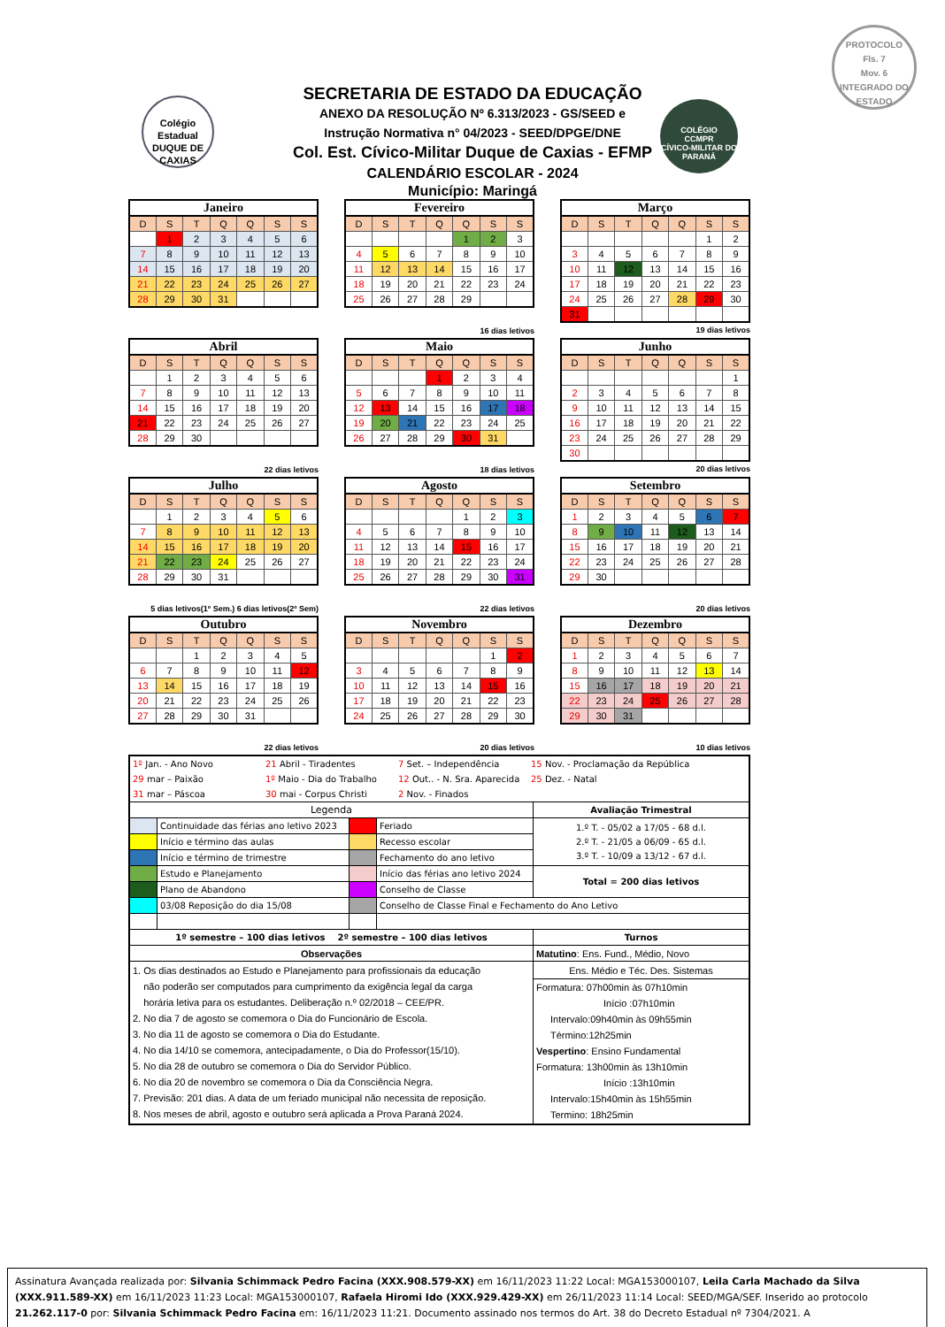PROTOCOLO
Fls. 7
Mov. 6
INTEGRADO DO ESTADO
Colégio Estadual
DUQUE DE CAXIAS
COLÉGIO
CCMPR
CÍVICO-MILITAR DO PARANÁ
SECRETARIA DE ESTADO DA EDUCAÇÃO
ANEXO DA RESOLUÇÃO Nº 6.313/2023 - GS/SEED e
Instrução Normativa n° 04/2023 - SEED/DPGE/DNE
Col. Est. Cívico-Militar Duque de Caxias - EFMP
CALENDÁRIO ESCOLAR - 2024
Município: Maringá
| Janeiro | | | | | | |
| D | S | T | Q | Q | S | S |
| | 1 | 2 | 3 | 4 | 5 | 6 |
| 7 | 8 | 9 | 10 | 11 | 12 | 13 |
| 14 | 15 | 16 | 17 | 18 | 19 | 20 |
| 21 | 22 | 23 | 24 | 25 | 26 | 27 |
| 28 | 29 | 30 | 31 | | | |
| Fevereiro | | | | | | |
| D | S | T | Q | Q | S | S |
| | | | | 1 | 2 | 3 |
| 4 | 5 | 6 | 7 | 8 | 9 | 10 |
| 11 | 12 | 13 | 14 | 15 | 16 | 17 |
| 18 | 19 | 20 | 21 | 22 | 23 | 24 |
| 25 | 26 | 27 | 28 | 29 | | |
16 dias letivos
| Março | | | | | | |
| D | S | T | Q | Q | S | S |
| | | | | | 1 | 2 |
| 3 | 4 | 5 | 6 | 7 | 8 | 9 |
| 10 | 11 | 12 | 13 | 14 | 15 | 16 |
| 17 | 18 | 19 | 20 | 21 | 22 | 23 |
| 24 | 25 | 26 | 27 | 28 | 29 | 30 |
| 31 | | | | | | |
19 dias letivos
| Abril | | | | | | |
| D | S | T | Q | Q | S | S |
| | 1 | 2 | 3 | 4 | 5 | 6 |
| 7 | 8 | 9 | 10 | 11 | 12 | 13 |
| 14 | 15 | 16 | 17 | 18 | 19 | 20 |
| 21 | 22 | 23 | 24 | 25 | 26 | 27 |
| 28 | 29 | 30 | | | | |
22 dias letivos
| Maio | | | | | | |
| D | S | T | Q | Q | S | S |
| | | | 1 | 2 | 3 | 4 |
| 5 | 6 | 7 | 8 | 9 | 10 | 11 |
| 12 | 13 | 14 | 15 | 16 | 17 | 18 |
| 19 | 20 | 21 | 22 | 23 | 24 | 25 |
| 26 | 27 | 28 | 29 | 30 | 31 | |
18 dias letivos
| Junho | | | | | | |
| D | S | T | Q | Q | S | S |
| | | | | | | 1 |
| 2 | 3 | 4 | 5 | 6 | 7 | 8 |
| 9 | 10 | 11 | 12 | 13 | 14 | 15 |
| 16 | 17 | 18 | 19 | 20 | 21 | 22 |
| 23 | 24 | 25 | 26 | 27 | 28 | 29 |
| 30 | | | | | | |
20 dias letivos
| Julho | | | | | | |
| D | S | T | Q | Q | S | S |
| | 1 | 2 | 3 | 4 | 5 | 6 |
| 7 | 8 | 9 | 10 | 11 | 12 | 13 |
| 14 | 15 | 16 | 17 | 18 | 19 | 20 |
| 21 | 22 | 23 | 24 | 25 | 26 | 27 |
| 28 | 29 | 30 | 31 | | | |
5 dias letivos(1º Sem.) 6 dias letivos(2º Sem)
| Agosto | | | | | | |
| D | S | T | Q | Q | S | S |
| | | | | 1 | 2 | 3 |
| 4 | 5 | 6 | 7 | 8 | 9 | 10 |
| 11 | 12 | 13 | 14 | 15 | 16 | 17 |
| 18 | 19 | 20 | 21 | 22 | 23 | 24 |
| 25 | 26 | 27 | 28 | 29 | 30 | 31 |
22 dias letivos
| Setembro | | | | | | |
| D | S | T | Q | Q | S | S |
| 1 | 2 | 3 | 4 | 5 | 6 | 7 |
| 8 | 9 | 10 | 11 | 12 | 13 | 14 |
| 15 | 16 | 17 | 18 | 19 | 20 | 21 |
| 22 | 23 | 24 | 25 | 26 | 27 | 28 |
| 29 | 30 | | | | | |
20 dias letivos
| Outubro | | | | | | |
| D | S | T | Q | Q | S | S |
| | | 1 | 2 | 3 | 4 | 5 |
| 6 | 7 | 8 | 9 | 10 | 11 | 12 |
| 13 | 14 | 15 | 16 | 17 | 18 | 19 |
| 20 | 21 | 22 | 23 | 24 | 25 | 26 |
| 27 | 28 | 29 | 30 | 31 | | |
22 dias letivos
| Novembro | | | | | | |
| D | S | T | Q | Q | S | S |
| | | | | | 1 | 2 |
| 3 | 4 | 5 | 6 | 7 | 8 | 9 |
| 10 | 11 | 12 | 13 | 14 | 15 | 16 |
| 17 | 18 | 19 | 20 | 21 | 22 | 23 |
| 24 | 25 | 26 | 27 | 28 | 29 | 30 |
20 dias letivos
| Dezembro | | | | | | |
| D | S | T | Q | Q | S | S |
| 1 | 2 | 3 | 4 | 5 | 6 | 7 |
| 8 | 9 | 10 | 11 | 12 | 13 | 14 |
| 15 | 16 | 17 | 18 | 19 | 20 | 21 |
| 22 | 23 | 24 | 25 | 26 | 27 | 28 |
| 29 | 30 | 31 | | | | |
10 dias letivos
| 1º Jan. - Ano Novo 21 Abril - Tiradentes 7 Set. – Independência 15 Nov. - Proclamação da República | | | | |
| 29 mar – Paixão 1º Maio - Dia do Trabalho 12 Out.. - N. Sra. Aparecida 25 Dez. - Natal | | | | |
| 31 mar – Páscoa 30 mai - Corpus Christi 2 Nov. - Finados | | | | |
| Legenda | | | | Avaliação Trimestral |
| | Continuidade das férias ano letivo 2023 | | Feriado | 1.º T. - 05/02 a 17/05 - 68 d.l. 2.º T. - 21/05 a 06/09 - 65 d.l. 3.º T. - 10/09 a 13/12 - 67 d.l. |
| | Início e término das aulas | | Recesso escolar | |
| | Início e término de trimestre | | Fechamento do ano letivo | |
| | Estudo e Planejamento | | Início das férias ano letivo 2024 | Total = 200 dias letivos |
| | Plano de Abandono | | Conselho de Classe | |
| | 03/08 Reposição do dia 15/08 | | Conselho de Classe Final e Fechamento do Ano Letivo | |
| 1º semestre – 100 dias letivos 2º semestre – 100 dias letivos | | | | Turnos |
| Observações | | | | Matutino : Ens. Fund., Médio, Novo |
| 1. Os dias destinados ao Estudo e Planejamento para profissionais da educação não poderão ser computados para cumprimento da exigência legal da carga horária letiva para os estudantes. Deliberação n.º 02/2018 – CEE/PR. 2. No dia 7 de agosto se comemora o Dia do Funcionário de Escola. 3. No dia 11 de agosto se comemora o Dia do Estudante. 4. No dia 14/10 se comemora, antecipadamente, o Dia do Professor(15/10). 5. No dia 28 de outubro se comemora o Dia do Servidor Público. 6. No dia 20 de novembro se comemora o Dia da Consciência Negra. 7. Previsão: 201 dias. A data de um feriado municipal não necessita de reposição. 8. Nos meses de abril, agosto e outubro será aplicada a Prova Paraná 2024. | | | | Ens. Médio e Téc. Des. Sistemas Formatura: 07h00min às 07h10min Início :07h10min Intervalo:09h40min às 09h55min Término:12h25min Vespertino : Ensino Fundamental Formatura: 13h00min às 13h10min Início :13h10min Intervalo:15h40min às 15h55min Termino: 18h25min |
Assinatura Avançada realizada por: Silvania Schimmack Pedro Facina (XXX.908.579-XX) em 16/11/2023 11:22 Local: MGA153000107, Leila Carla Machado da Silva (XXX.911.589-XX) em 16/11/2023 11:23 Local: MGA153000107, Rafaela Hiromi Ido (XXX.929.429-XX) em 26/11/2023 11:14 Local: SEED/MGA/SEF. Inserido ao protocolo 21.262.117-0 por: Silvania Schimmack Pedro Facina em: 16/11/2023 11:21. Documento assinado nos termos do Art. 38 do Decreto Estadual nº 7304/2021. A